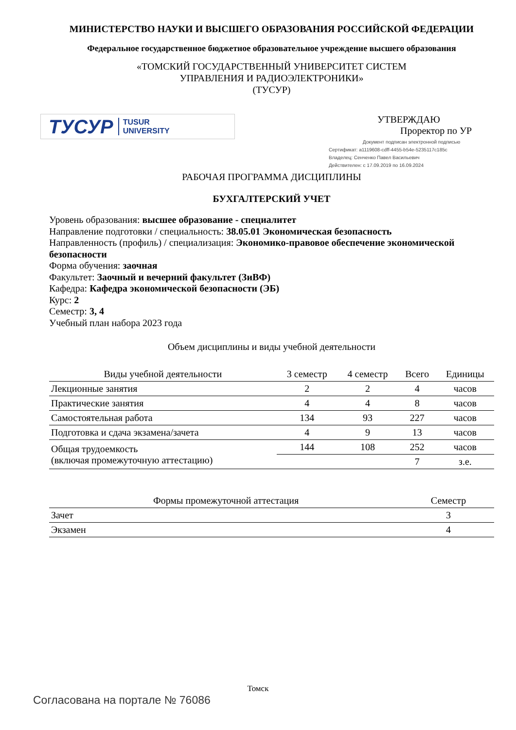МИНИСТЕРСТВО НАУКИ И ВЫСШЕГО ОБРАЗОВАНИЯ РОССИЙСКОЙ ФЕДЕРАЦИИ
Федеральное государственное бюджетное образовательное учреждение высшего образования
«ТОМСКИЙ ГОСУДАРСТВЕННЫЙ УНИВЕРСИТЕТ СИСТЕМ
УПРАВЛЕНИЯ И РАДИОЭЛЕКТРОНИКИ»
(ТУСУР)
ТУСУР TUSUR
UNIVERSITY
УТВЕРЖДАЮ
Проректор по УР
Документ подписан электронной подписью
Сертификат: a1119608-cdff-4455-b54e-5235117c185c
Владелец: Сенченко Павел Васильевич
Действителен: с 17.09.2019 по 16.09.2024
РАБОЧАЯ ПРОГРАММА ДИСЦИПЛИНЫ
БУХГАЛТЕРСКИЙ УЧЕТ
Уровень образования: высшее образование - специалитет
Направление подготовки / специальность: 38.05.01 Экономическая безопасность
Направленность (профиль) / специализация: Экономико-правовое обеспечение экономической безопасности
Форма обучения: заочная
Факультет: Заочный и вечерний факультет (ЗиВФ)
Кафедра: Кафедра экономической безопасности (ЭБ)
Курс: 2
Семестр: 3, 4
Учебный план набора 2023 года
Объем дисциплины и виды учебной деятельности
| Виды учебной деятельности | 3 семестр | 4 семестр | Всего | Единицы |
| --- | --- | --- | --- | --- |
| Лекционные занятия | 2 | 2 | 4 | часов |
| Практические занятия | 4 | 4 | 8 | часов |
| Самостоятельная работа | 134 | 93 | 227 | часов |
| Подготовка и сдача экзамена/зачета | 4 | 9 | 13 | часов |
| Общая трудоемкость (включая промежуточную аттестацию) | 144 | 108 | 252 | часов |
| | | | 7 | з.е. |
| Формы промежуточной аттестация | Семестр |
| --- | --- |
| Зачет | 3 |
| Экзамен | 4 |
Томск
Согласована на портале № 76086